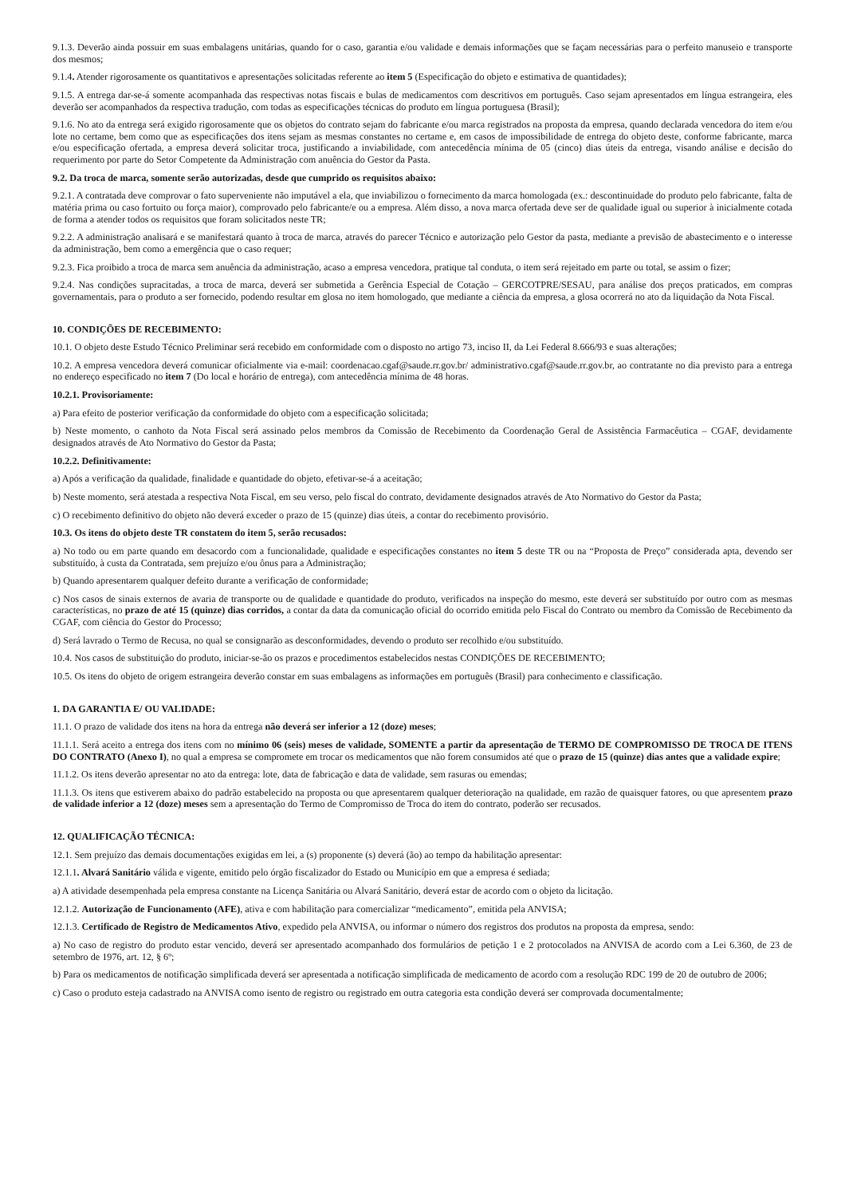9.1.3. Deverão ainda possuir em suas embalagens unitárias, quando for o caso, garantia e/ou validade e demais informações que se façam necessárias para o perfeito manuseio e transporte dos mesmos;
9.1.4. Atender rigorosamente os quantitativos e apresentações solicitadas referente ao item 5 (Especificação do objeto e estimativa de quantidades);
9.1.5. A entrega dar-se-á somente acompanhada das respectivas notas fiscais e bulas de medicamentos com descritivos em português. Caso sejam apresentados em língua estrangeira, eles deverão ser acompanhados da respectiva tradução, com todas as especificações técnicas do produto em língua portuguesa (Brasil);
9.1.6. No ato da entrega será exigido rigorosamente que os objetos do contrato sejam do fabricante e/ou marca registrados na proposta da empresa, quando declarada vencedora do item e/ou lote no certame, bem como que as especificações dos itens sejam as mesmas constantes no certame e, em casos de impossibilidade de entrega do objeto deste, conforme fabricante, marca e/ou especificação ofertada, a empresa deverá solicitar troca, justificando a inviabilidade, com antecedência mínima de 05 (cinco) dias úteis da entrega, visando análise e decisão do requerimento por parte do Setor Competente da Administração com anuência do Gestor da Pasta.
9.2. Da troca de marca, somente serão autorizadas, desde que cumprido os requisitos abaixo:
9.2.1. A contratada deve comprovar o fato superveniente não imputável a ela, que inviabilizou o fornecimento da marca homologada (ex.: descontinuidade do produto pelo fabricante, falta de matéria prima ou caso fortuito ou força maior), comprovado pelo fabricante/e ou a empresa. Além disso, a nova marca ofertada deve ser de qualidade igual ou superior à inicialmente cotada de forma a atender todos os requisitos que foram solicitados neste TR;
9.2.2. A administração analisará e se manifestará quanto à troca de marca, através do parecer Técnico e autorização pelo Gestor da pasta, mediante a previsão de abastecimento e o interesse da administração, bem como a emergência que o caso requer;
9.2.3. Fica proibido a troca de marca sem anuência da administração, acaso a empresa vencedora, pratique tal conduta, o item será rejeitado em parte ou total, se assim o fizer;
9.2.4. Nas condições supracitadas, a troca de marca, deverá ser submetida a Gerência Especial de Cotação – GERCOTPRE/SESAU, para análise dos preços praticados, em compras governamentais, para o produto a ser fornecido, podendo resultar em glosa no item homologado, que mediante a ciência da empresa, a glosa ocorrerá no ato da liquidação da Nota Fiscal.
10. CONDIÇÕES DE RECEBIMENTO:
10.1. O objeto deste Estudo Técnico Preliminar será recebido em conformidade com o disposto no artigo 73, inciso II, da Lei Federal 8.666/93 e suas alterações;
10.2. A empresa vencedora deverá comunicar oficialmente via e-mail: coordenacao.cgaf@saude.rr.gov.br/ administrativo.cgaf@saude.rr.gov.br, ao contratante no dia previsto para a entrega no endereço especificado no item 7 (Do local e horário de entrega), com antecedência mínima de 48 horas.
10.2.1. Provisoriamente:
a) Para efeito de posterior verificação da conformidade do objeto com a especificação solicitada;
b) Neste momento, o canhoto da Nota Fiscal será assinado pelos membros da Comissão de Recebimento da Coordenação Geral de Assistência Farmacêutica – CGAF, devidamente designados através de Ato Normativo do Gestor da Pasta;
10.2.2. Definitivamente:
a) Após a verificação da qualidade, finalidade e quantidade do objeto, efetivar-se-á a aceitação;
b) Neste momento, será atestada a respectiva Nota Fiscal, em seu verso, pelo fiscal do contrato, devidamente designados através de Ato Normativo do Gestor da Pasta;
c) O recebimento definitivo do objeto não deverá exceder o prazo de 15 (quinze) dias úteis, a contar do recebimento provisório.
10.3. Os itens do objeto deste TR constatem do item 5, serão recusados:
a) No todo ou em parte quando em desacordo com a funcionalidade, qualidade e especificações constantes no item 5 deste TR ou na “Proposta de Preço” considerada apta, devendo ser substituído, à custa da Contratada, sem prejuízo e/ou ônus para a Administração;
b) Quando apresentarem qualquer defeito durante a verificação de conformidade;
c) Nos casos de sinais externos de avaria de transporte ou de qualidade e quantidade do produto, verificados na inspeção do mesmo, este deverá ser substituído por outro com as mesmas características, no prazo de até 15 (quinze) dias corridos, a contar da data da comunicação oficial do ocorrido emitida pelo Fiscal do Contrato ou membro da Comissão de Recebimento da CGAF, com ciência do Gestor do Processo;
d) Será lavrado o Termo de Recusa, no qual se consignarão as desconformidades, devendo o produto ser recolhido e/ou substituído.
10.4. Nos casos de substituição do produto, iniciar-se-ão os prazos e procedimentos estabelecidos nestas CONDIÇÕES DE RECEBIMENTO;
10.5. Os itens do objeto de origem estrangeira deverão constar em suas embalagens as informações em português (Brasil) para conhecimento e classificação.
1. DA GARANTIA E/ OU VALIDADE:
11.1. O prazo de validade dos itens na hora da entrega não deverá ser inferior a 12 (doze) meses;
11.1.1. Será aceito a entrega dos itens com no mínimo 06 (seis) meses de validade, SOMENTE a partir da apresentação de TERMO DE COMPROMISSO DE TROCA DE ITENS DO CONTRATO (Anexo I), no qual a empresa se compromete em trocar os medicamentos que não forem consumidos até que o prazo de 15 (quinze) dias antes que a validade expire;
11.1.2. Os itens deverão apresentar no ato da entrega: lote, data de fabricação e data de validade, sem rasuras ou emendas;
11.1.3. Os itens que estiverem abaixo do padrão estabelecido na proposta ou que apresentarem qualquer deterioração na qualidade, em razão de quaisquer fatores, ou que apresentem prazo de validade inferior a 12 (doze) meses sem a apresentação do Termo de Compromisso de Troca do item do contrato, poderão ser recusados.
12. QUALIFICAÇÃO TÉCNICA:
12.1. Sem prejuízo das demais documentações exigidas em lei, a (s) proponente (s) deverá (ão) ao tempo da habilitação apresentar:
12.1.1. Alvará Sanitário válida e vigente, emitido pelo órgão fiscalizador do Estado ou Município em que a empresa é sediada;
a) A atividade desempenhada pela empresa constante na Licença Sanitária ou Alvará Sanitário, deverá estar de acordo com o objeto da licitação.
12.1.2. Autorização de Funcionamento (AFE), ativa e com habilitação para comercializar “medicamento”, emitida pela ANVISA;
12.1.3. Certificado de Registro de Medicamentos Ativo, expedido pela ANVISA, ou informar o número dos registros dos produtos na proposta da empresa, sendo:
a) No caso de registro do produto estar vencido, deverá ser apresentado acompanhado dos formulários de petição 1 e 2 protocolados na ANVISA de acordo com a Lei 6.360, de 23 de setembro de 1976, art. 12, § 6º;
b) Para os medicamentos de notificação simplificada deverá ser apresentada a notificação simplificada de medicamento de acordo com a resolução RDC 199 de 20 de outubro de 2006;
c) Caso o produto esteja cadastrado na ANVISA como isento de registro ou registrado em outra categoria esta condição deverá ser comprovada documentalmente;